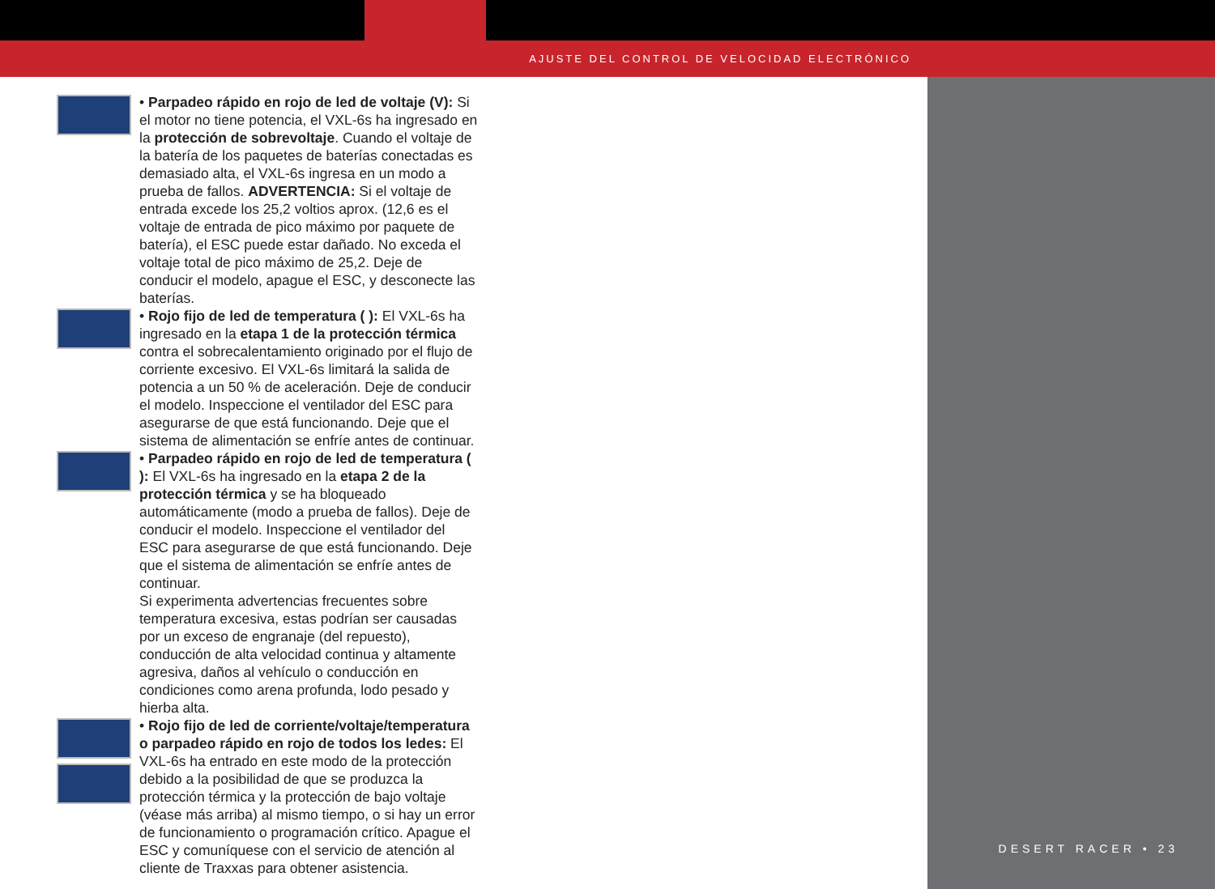AJUSTE DEL CONTROL DE VELOCIDAD ELECTRÓNICO
DESERT RACER • 23
• Parpadeo rápido en rojo de led de voltaje (V): Si el motor no tiene potencia, el VXL-6s ha ingresado en la protección de sobrevoltaje. Cuando el voltaje de la batería de los paquetes de baterías conectadas es demasiado alta, el VXL-6s ingresa en un modo a prueba de fallos. ADVERTENCIA: Si el voltaje de entrada excede los 25,2 voltios aprox. (12,6 es el voltaje de entrada de pico máximo por paquete de batería), el ESC puede estar dañado. No exceda el voltaje total de pico máximo de 25,2. Deje de conducir el modelo, apague el ESC, y desconecte las baterías.
• Rojo fijo de led de temperatura ( ): El VXL-6s ha ingresado en la etapa 1 de la protección térmica contra el sobrecalentamiento originado por el flujo de corriente excesivo. El VXL-6s limitará la salida de potencia a un 50 % de aceleración. Deje de conducir el modelo. Inspeccione el ventilador del ESC para asegurarse de que está funcionando. Deje que el sistema de alimentación se enfríe antes de continuar.
• Parpadeo rápido en rojo de led de temperatura ( ): El VXL-6s ha ingresado en la etapa 2 de la protección térmica y se ha bloqueado automáticamente (modo a prueba de fallos). Deje de conducir el modelo. Inspeccione el ventilador del ESC para asegurarse de que está funcionando. Deje que el sistema de alimentación se enfríe antes de continuar.
Si experimenta advertencias frecuentes sobre temperatura excesiva, estas podrían ser causadas por un exceso de engranaje (del repuesto), conducción de alta velocidad continua y altamente agresiva, daños al vehículo o conducción en condiciones como arena profunda, lodo pesado y hierba alta.
• Rojo fijo de led de corriente/voltaje/temperatura o parpadeo rápido en rojo de todos los ledes: El VXL-6s ha entrado en este modo de la protección debido a la posibilidad de que se produzca la protección térmica y la protección de bajo voltaje (véase más arriba) al mismo tiempo, o si hay un error de funcionamiento o programación crítico. Apague el ESC y comuníquese con el servicio de atención al cliente de Traxxas para obtener asistencia.